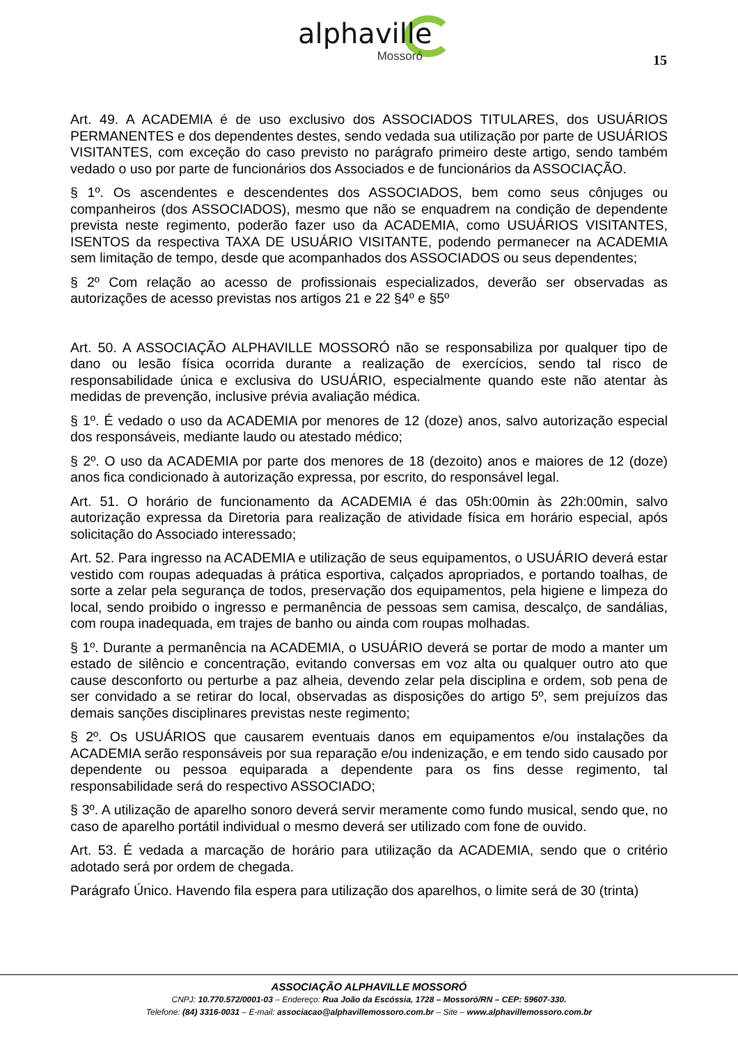alphaville
Mossoró
15
Art. 49. A ACADEMIA é de uso exclusivo dos ASSOCIADOS TITULARES, dos USUÁRIOS PERMANENTES e dos dependentes destes, sendo vedada sua utilização por parte de USUÁRIOS VISITANTES, com exceção do caso previsto no parágrafo primeiro deste artigo, sendo também vedado o uso por parte de funcionários dos Associados e de funcionários da ASSOCIAÇÃO.
§ 1º. Os ascendentes e descendentes dos ASSOCIADOS, bem como seus cônjuges ou companheiros (dos ASSOCIADOS), mesmo que não se enquadrem na condição de dependente prevista neste regimento, poderão fazer uso da ACADEMIA, como USUÁRIOS VISITANTES, ISENTOS da respectiva TAXA DE USUÁRIO VISITANTE, podendo permanecer na ACADEMIA sem limitação de tempo, desde que acompanhados dos ASSOCIADOS ou seus dependentes;
§ 2º Com relação ao acesso de profissionais especializados, deverão ser observadas as autorizações de acesso previstas nos artigos 21 e 22 §4º e §5º
Art. 50. A ASSOCIAÇÃO ALPHAVILLE MOSSORÓ não se responsabiliza por qualquer tipo de dano ou lesão física ocorrida durante a realização de exercícios, sendo tal risco de responsabilidade única e exclusiva do USUÁRIO, especialmente quando este não atentar às medidas de prevenção, inclusive prévia avaliação médica.
§ 1º. É vedado o uso da ACADEMIA por menores de 12 (doze) anos, salvo autorização especial dos responsáveis, mediante laudo ou atestado médico;
§ 2º. O uso da ACADEMIA por parte dos menores de 18 (dezoito) anos e maiores de 12 (doze) anos fica condicionado à autorização expressa, por escrito, do responsável legal.
Art. 51. O horário de funcionamento da ACADEMIA é das 05h:00min às 22h:00min, salvo autorização expressa da Diretoria para realização de atividade física em horário especial, após solicitação do Associado interessado;
Art. 52. Para ingresso na ACADEMIA e utilização de seus equipamentos, o USUÁRIO deverá estar vestido com roupas adequadas à prática esportiva, calçados apropriados, e portando toalhas, de sorte a zelar pela segurança de todos, preservação dos equipamentos, pela higiene e limpeza do local, sendo proibido o ingresso e permanência de pessoas sem camisa, descalço, de sandálias, com roupa inadequada, em trajes de banho ou ainda com roupas molhadas.
§ 1º. Durante a permanência na ACADEMIA, o USUÁRIO deverá se portar de modo a manter um estado de silêncio e concentração, evitando conversas em voz alta ou qualquer outro ato que cause desconforto ou perturbe a paz alheia, devendo zelar pela disciplina e ordem, sob pena de ser convidado a se retirar do local, observadas as disposições do artigo 5º, sem prejuízos das demais sanções disciplinares previstas neste regimento;
§ 2º. Os USUÁRIOS que causarem eventuais danos em equipamentos e/ou instalações da ACADEMIA serão responsáveis por sua reparação e/ou indenização, e em tendo sido causado por dependente ou pessoa equiparada a dependente para os fins desse regimento, tal responsabilidade será do respectivo ASSOCIADO;
§ 3º. A utilização de aparelho sonoro deverá servir meramente como fundo musical, sendo que, no caso de aparelho portátil individual o mesmo deverá ser utilizado com fone de ouvido.
Art. 53. É vedada a marcação de horário para utilização da ACADEMIA, sendo que o critério adotado será por ordem de chegada.
Parágrafo Único. Havendo fila espera para utilização dos aparelhos, o limite será de 30 (trinta)
ASSOCIAÇÃO ALPHAVILLE MOSSORÓ
CNPJ: 10.770.572/0001-03 – Endereço: Rua João da Escóssia, 1728 – Mossoró/RN – CEP: 59607-330.
Telefone: (84) 3316-0031 – E-mail: associacao@alphavillemossoro.com.br – Site – www.alphavillemossoro.com.br